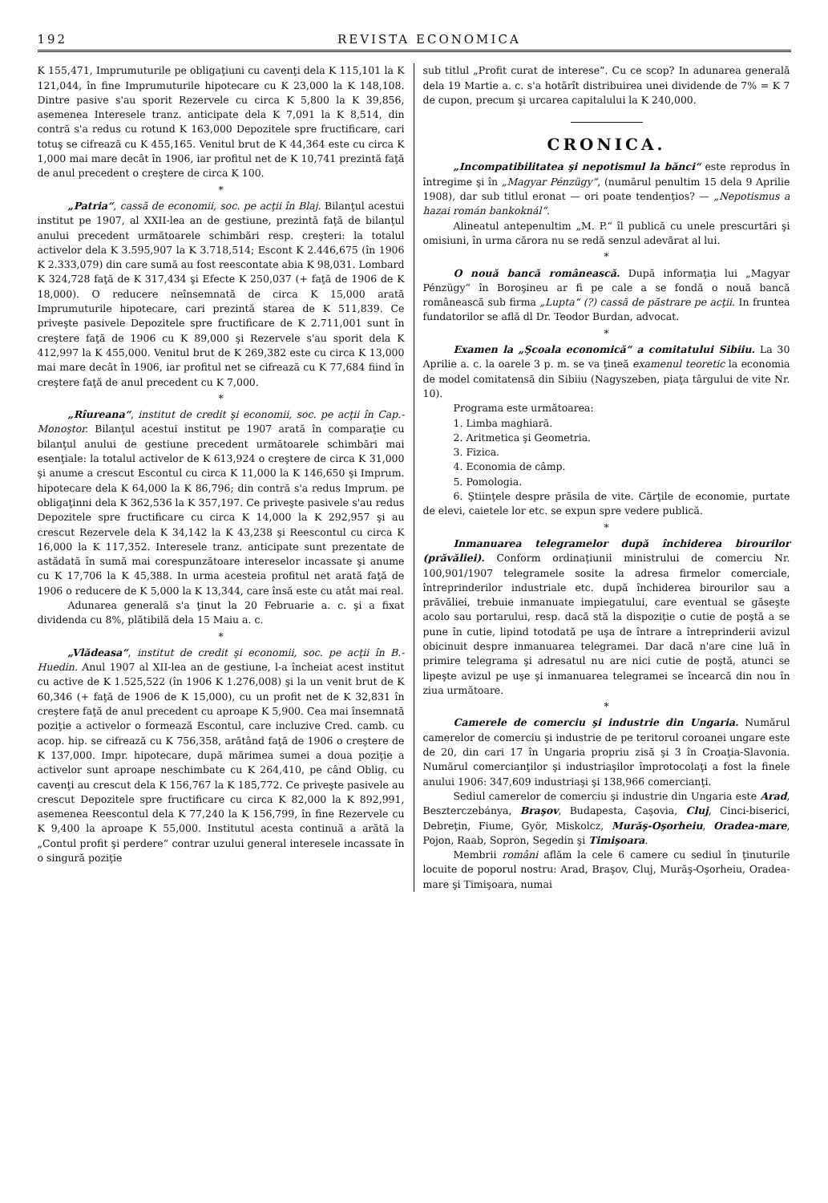192 REVISTA ECONOMICA
K 155,471, Imprumuturile pe obligaţiuni cu cavenţi dela K 115,101 la K 121,044, în fine Imprumuturile hipotecare cu K 23,000 la K 148,108. Dintre pasive s'au sporit Rezervele cu circa K 5,800 la K 39,856, asemenea Interesele tranz. anticipate dela K 7,091 la K 8,514, din contră s'a redus cu rotund K 163,000 Depozitele spre fructificare, cari totuş se cifrează cu K 455,165. Venitul brut de K 44,364 este cu circa K 1,000 mai mare decât în 1906, iar profitul net de K 10,741 prezintă faţă de anul precedent o creştere de circa K 100.
*
„Patria“, cassă de economii, soc. pe acţii în Blaj. Bilanţul acestui institut pe 1907, al XXII-lea an de gestiune, prezintă faţă de bilanţul anului precedent următoarele schimbări resp. creşteri: la totalul activelor dela K 3.595,907 la K 3.718,514; Escont K 2.446,675 (în 1906 K 2.333,079) din care sumă au fost reescontate abia K 98,031. Lombard K 324,728 faţă de K 317,434 şi Efecte K 250,037 (+ faţă de 1906 de K 18,000). O reducere neînsemnată de circa K 15,000 arată Imprumuturile hipotecare, cari prezintă starea de K 511,839. Ce priveşte pasivele Depozitele spre fructificare de K 2.711,001 sunt în creştere faţă de 1906 cu K 89,000 şi Rezervele s'au sporit dela K 412,997 la K 455,000. Venitul brut de K 269,382 este cu circa K 13,000 mai mare decât în 1906, iar profitul net se cifrează cu K 77,684 fiind în creştere faţă de anul precedent cu K 7,000.
*
„Rîureana“, institut de credit şi economii, soc. pe acţii în Cap.-Monoştor. Bilanţul acestui institut pe 1907 arată în comparaţie cu bilanţul anului de gestiune precedent următoarele schimbări mai esenţiale: la totalul activelor de K 613,924 o creştere de circa K 31,000 şi anume a crescut Escontul cu circa K 11,000 la K 146,650 şi Imprum. hipotecare dela K 64,000 la K 86,796; din contră s'a redus Imprum. pe obligaţinni dela K 362,536 la K 357,197. Ce priveşte pasivele s'au redus Depozitele spre fructificare cu circa K 14,000 la K 292,957 şi au crescut Rezervele dela K 34,142 la K 43,238 şi Reescontul cu circa K 16,000 la K 117,352. Interesele tranz. anticipate sunt prezentate de astădată în sumă mai corespunzătoare intereselor incassate şi anume cu K 17,706 la K 45,388. In urma acesteia profitul net arată faţă de 1906 o reducere de K 5,000 la K 13,344, care însă este cu atât mai real.
Adunarea generală s'a ţinut la 20 Februarie a. c. şi a fixat dividenda cu 8%, plătibilă dela 15 Maiu a. c.
*
„Vlădeasa“, institut de credit şi economii, soc. pe acţii în B.-Huedin. Anul 1907 al XII-lea an de gestiune, l-a încheiat acest institut cu active de K 1.525,522 (în 1906 K 1.276,008) şi la un venit brut de K 60,346 (+ faţă de 1906 de K 15,000), cu un profit net de K 32,831 în creştere faţă de anul precedent cu aproape K 5,900. Cea mai însemnată poziţie a activelor o formează Escontul, care incluzive Cred. camb. cu acop. hip. se cifrează cu K 756,358, arătând faţă de 1906 o creştere de K 137,000. Impr. hipotecare, după mărimea sumei a doua poziţie a activelor sunt aproape neschimbate cu K 264,410, pe când Oblig. cu cavenţi au crescut dela K 156,767 la K 185,772. Ce priveşte pasivele au crescut Depozitele spre fructificare cu circa K 82,000 la K 892,991, asemenea Reescontul dela K 77,240 la K 156,799, în fine Rezervele cu K 9,400 la aproape K 55,000. Institutul acesta continuă a arătă la „Contul profit şi perdere“ contrar uzului general interesele incassate în o singură poziţie
sub titlul „Profit curat de interese“. Cu ce scop? In adunarea generală dela 19 Martie a. c. s'a hotărît distribuirea unei dividende de 7% = K 7 de cupon, precum şi urcarea capitalului la K 240,000.
CRONICA.
„Incompatibilitatea şi nepotismul la bănci“ este reprodus în întregime şi în „Magyar Pénzügy“, (numărul penultim 15 dela 9 Aprilie 1908), dar sub titlul eronat — ori poate tendenţios? — „Nepotismus a hazai román bankoknál“.
Alineatul antepenultim „M. P.“ îl publică cu unele prescurtări şi omisiuni, în urma cărora nu se redă senzul adevărat al lui.
*
O nouă bancă românească. După informaţia lui „Magyar Pénzügy“ în Boroşineu ar fi pe cale a se fondă o nouă bancă românească sub firma „Lupta“ (?) cassă de păstrare pe acţii. In fruntea fundatorilor se află dl Dr. Teodor Burdan, advocat.
*
Examen la „Şcoala economică“ a comitatului Sibiiu. La 30 Aprilie a. c. la oarele 3 p. m. se va ţineă examenul teoretic la economia de model comitatensă din Sibiiu (Nagyszeben, piaţa târgului de vite Nr. 10).
Programa este următoarea:
1. Limba maghiară.
2. Aritmetica şi Geometria.
3. Fizica.
4. Economia de câmp.
5. Pomologia.
6. Ştiinţele despre prăsila de vite. Cărţile de economie, purtate de elevi, caietele lor etc. se expun spre vedere publică.
*
Inmanuarea telegramelor după închiderea birourilor (prăvăliei). Conform ordinaţiunii ministrului de comerciu Nr. 100,901/1907 telegramele sosite la adresa firmelor comerciale, întreprinderilor industriale etc. după închiderea birourilor sau a prăvăliei, trebuie inmanuate impiegatului, care eventual se găseşte acolo sau portarului, resp. dacă stă la dispoziţie o cutie de poştă a se pune în cutie, lipind totodată pe uşa de întrare a întreprinderii avizul obicinuit despre inmanuarea telegramei. Dar dacă n'are cine luă în primire telegrama şi adresatul nu are nici cutie de poştă, atunci se lipeşte avizul pe uşe şi inmanuarea telegramei se încearcă din nou în ziua următoare.
*
Camerele de comerciu şi industrie din Ungaria. Numărul camerelor de comerciu şi industrie de pe teritorul coroanei ungare este de 20, din cari 17 în Ungaria propriu zisă şi 3 în Croaţia-Slavonia. Numărul comercianţilor şi industriaşilor împrotocolaţi a fost la finele anului 1906: 347,609 industriaşi şi 138,966 comercianţi.
Sediul camerelor de comerciu şi industrie din Ungaria este Arad, Beszterczebánya, Braşov, Budapesta, Caşovia, Cluj, Cinci-biserici, Debreţin, Fiume, Györ, Miskolcz, Murăş-Oşorheiu, Oradea-mare, Pojon, Raab, Sopron, Segedin şi Timişoara.
Membrii români aflăm la cele 6 camere cu sediul în ţinuturile locuite de poporul nostru: Arad, Braşov, Cluj, Murăş-Oşorheiu, Oradea-mare şi Timişoara, numai